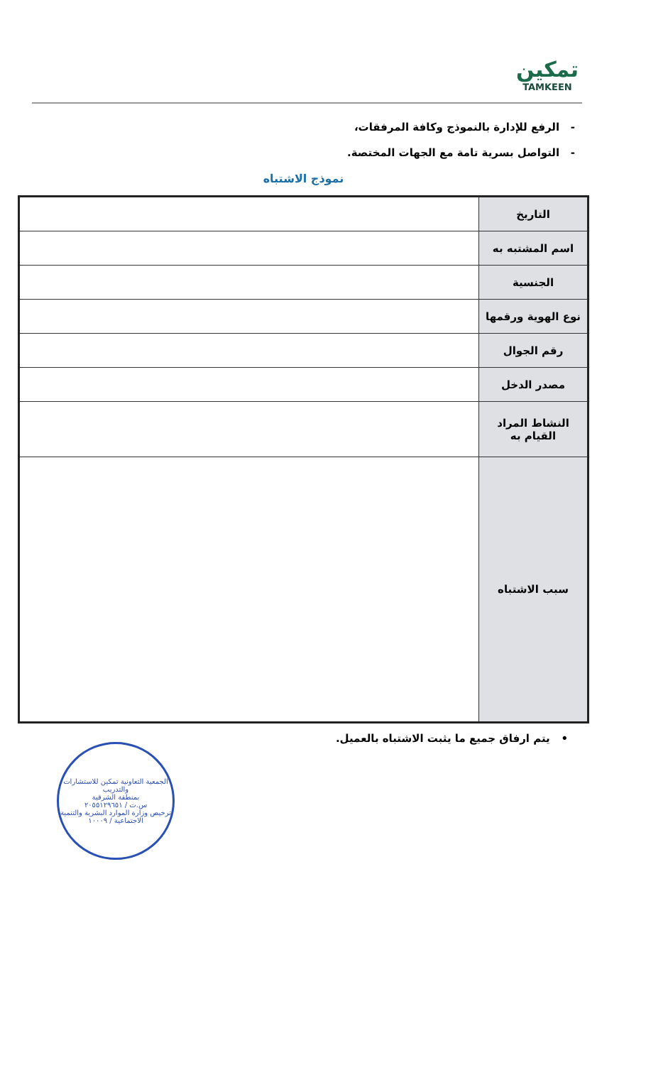تمكين
TAMKEEN
- الرفع للإدارة بالنموذج وكافة المرفقات،
- التواصل بسرية تامة مع الجهات المختصة.
نموذج الاشتباه
| التاريخ | |
| اسم المشتبه به | |
| الجنسية | |
| نوع الهوية ورقمها | |
| رقم الجوال | |
| مصدر الدخل | |
| النشاط المراد القيام به | |
| سبب الاشتباه | |
• يتم ارفاق جميع ما يثبت الاشتباه بالعميل.
الجمعية التعاونية تمكين للاستشارات والتدريب
بمنطقة الشرقية
س.ت / ٢٠٥٥١٢٩٦٥١
ترخيص وزارة الموارد البشرية والتنمية الاجتماعية / ١٠٠٠٩